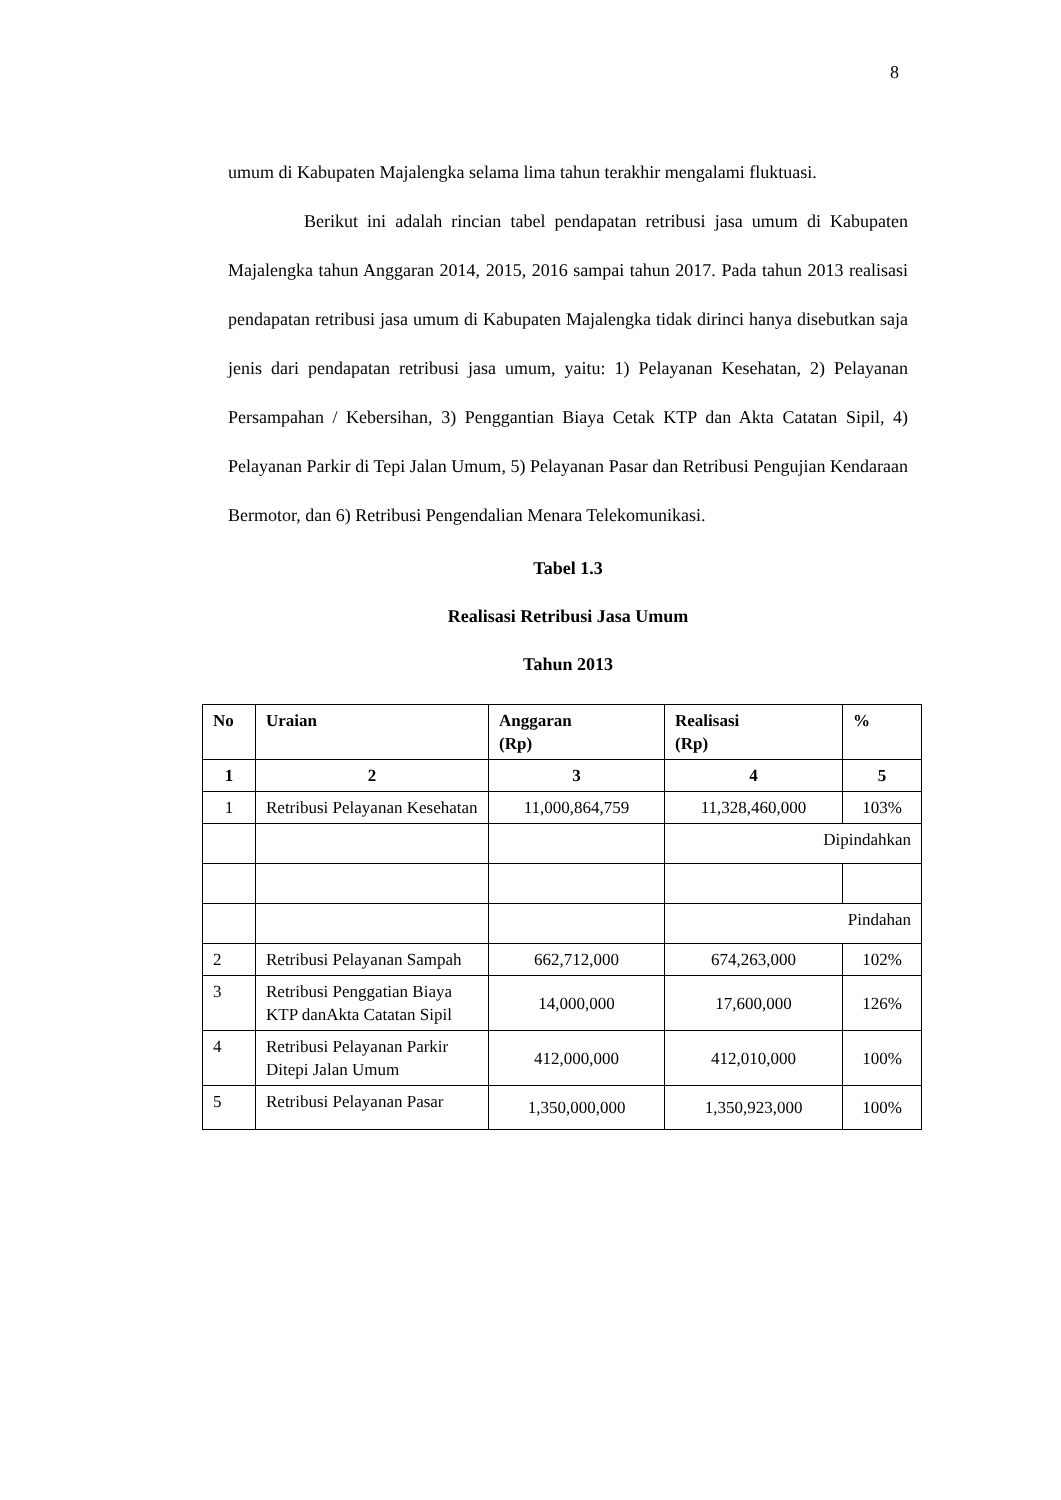8
umum di Kabupaten Majalengka selama lima tahun terakhir mengalami fluktuasi.
Berikut ini adalah rincian tabel pendapatan retribusi jasa umum di Kabupaten Majalengka tahun Anggaran 2014, 2015, 2016 sampai tahun 2017. Pada tahun 2013 realisasi pendapatan retribusi jasa umum di Kabupaten Majalengka tidak dirinci hanya disebutkan saja jenis dari pendapatan retribusi jasa umum, yaitu: 1) Pelayanan Kesehatan, 2) Pelayanan Persampahan / Kebersihan, 3) Penggantian Biaya Cetak KTP dan Akta Catatan Sipil, 4) Pelayanan Parkir di Tepi Jalan Umum, 5) Pelayanan Pasar dan Retribusi Pengujian Kendaraan Bermotor, dan 6) Retribusi Pengendalian Menara Telekomunikasi.
Tabel 1.3
Realisasi Retribusi Jasa Umum
Tahun 2013
| No | Uraian | Anggaran (Rp) | Realisasi (Rp) | % |
| --- | --- | --- | --- | --- |
| 1 | 2 | 3 | 4 | 5 |
| 1 | Retribusi Pelayanan Kesehatan | 11,000,864,759 | 11,328,460,000 | 103% |
| | | | Dipindahkan | |
| | | | Pindahan | |
| 2 | Retribusi Pelayanan Sampah | 662,712,000 | 674,263,000 | 102% |
| 3 | Retribusi Penggatian Biaya KTP danAkta Catatan Sipil | 14,000,000 | 17,600,000 | 126% |
| 4 | Retribusi Pelayanan Parkir Ditepi Jalan Umum | 412,000,000 | 412,010,000 | 100% |
| 5 | Retribusi Pelayanan Pasar | 1,350,000,000 | 1,350,923,000 | 100% |